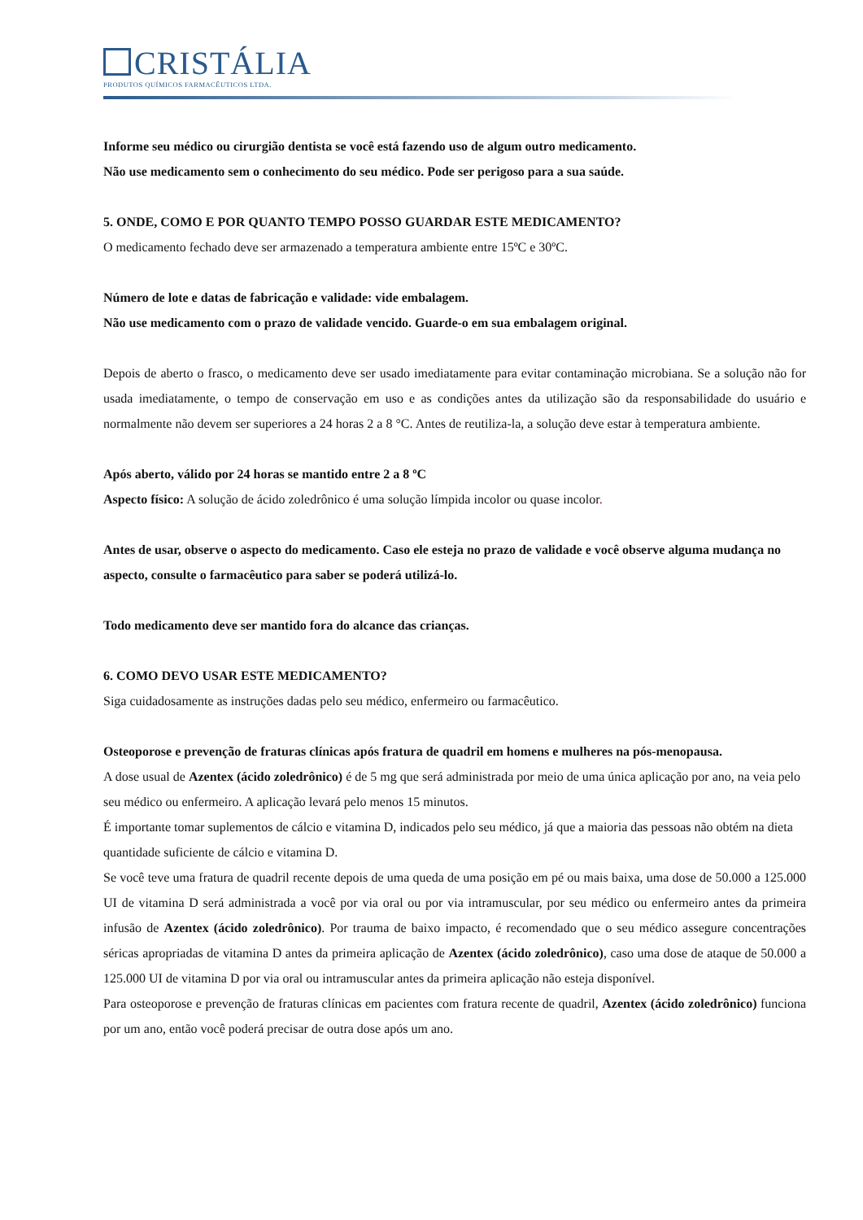CRISTÁLIA
PRODUTOS QUÍMICOS FARMACÊUTICOS LTDA.
Informe seu médico ou cirurgião dentista se você está fazendo uso de algum outro medicamento.
Não use medicamento sem o conhecimento do seu médico. Pode ser perigoso para a sua saúde.
5. ONDE, COMO E POR QUANTO TEMPO POSSO GUARDAR ESTE MEDICAMENTO?
O medicamento fechado deve ser armazenado a temperatura ambiente entre 15ºC e 30ºC.
Número de lote e datas de fabricação e validade: vide embalagem.
Não use medicamento com o prazo de validade vencido. Guarde-o em sua embalagem original.
Depois de aberto o frasco, o medicamento deve ser usado imediatamente para evitar contaminação microbiana. Se a solução não for usada imediatamente, o tempo de conservação em uso e as condições antes da utilização são da responsabilidade do usuário e normalmente não devem ser superiores a 24 horas 2 a 8 °C. Antes de reutiliza-la, a solução deve estar à temperatura ambiente.
Após aberto, válido por 24 horas se mantido entre 2 a 8 ºC
Aspecto físico: A solução de ácido zoledrônico é uma solução límpida incolor ou quase incolor.
Antes de usar, observe o aspecto do medicamento. Caso ele esteja no prazo de validade e você observe alguma mudança no aspecto, consulte o farmacêutico para saber se poderá utilizá-lo.
Todo medicamento deve ser mantido fora do alcance das crianças.
6. COMO DEVO USAR ESTE MEDICAMENTO?
Siga cuidadosamente as instruções dadas pelo seu médico, enfermeiro ou farmacêutico.
Osteoporose e prevenção de fraturas clínicas após fratura de quadril em homens e mulheres na pós-menopausa.
A dose usual de Azentex (ácido zoledrônico) é de 5 mg que será administrada por meio de uma única aplicação por ano, na veia pelo seu médico ou enfermeiro. A aplicação levará pelo menos 15 minutos.
É importante tomar suplementos de cálcio e vitamina D, indicados pelo seu médico, já que a maioria das pessoas não obtém na dieta quantidade suficiente de cálcio e vitamina D.
Se você teve uma fratura de quadril recente depois de uma queda de uma posição em pé ou mais baixa, uma dose de 50.000 a 125.000 UI de vitamina D será administrada a você por via oral ou por via intramuscular, por seu médico ou enfermeiro antes da primeira infusão de Azentex (ácido zoledrônico). Por trauma de baixo impacto, é recomendado que o seu médico assegure concentrações séricas apropriadas de vitamina D antes da primeira aplicação de Azentex (ácido zoledrônico), caso uma dose de ataque de 50.000 a 125.000 UI de vitamina D por via oral ou intramuscular antes da primeira aplicação não esteja disponível.
Para osteoporose e prevenção de fraturas clínicas em pacientes com fratura recente de quadril, Azentex (ácido zoledrônico) funciona por um ano, então você poderá precisar de outra dose após um ano.